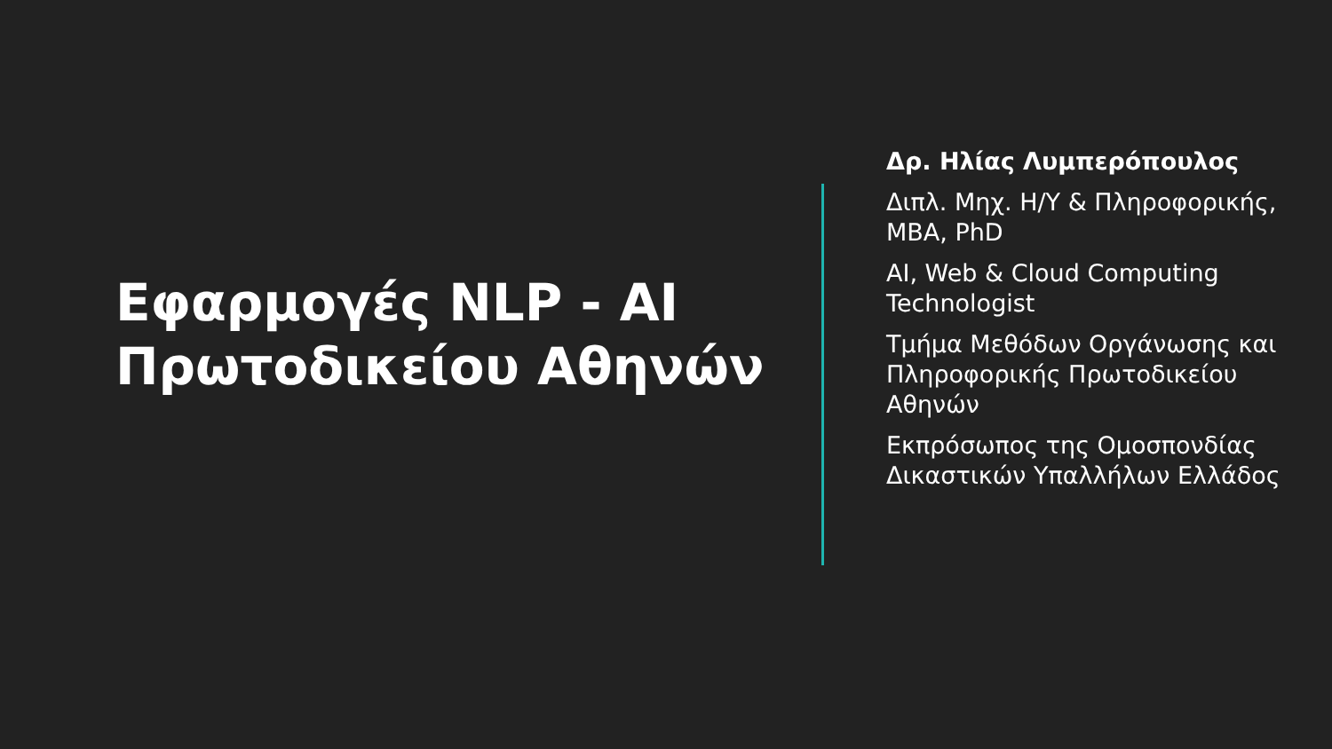Εφαρμογές NLP - AI Πρωτοδικείου Αθηνών
Δρ. Ηλίας Λυμπερόπουλος
Διπλ. Μηχ. Η/Υ & Πληροφορικής, MBA, PhD
AI, Web & Cloud Computing Technologist
Τμήμα Μεθόδων Οργάνωσης και Πληροφορικής Πρωτοδικείου Αθηνών
Εκπρόσωπος της Ομοσπονδίας Δικαστικών Υπαλλήλων Ελλάδος